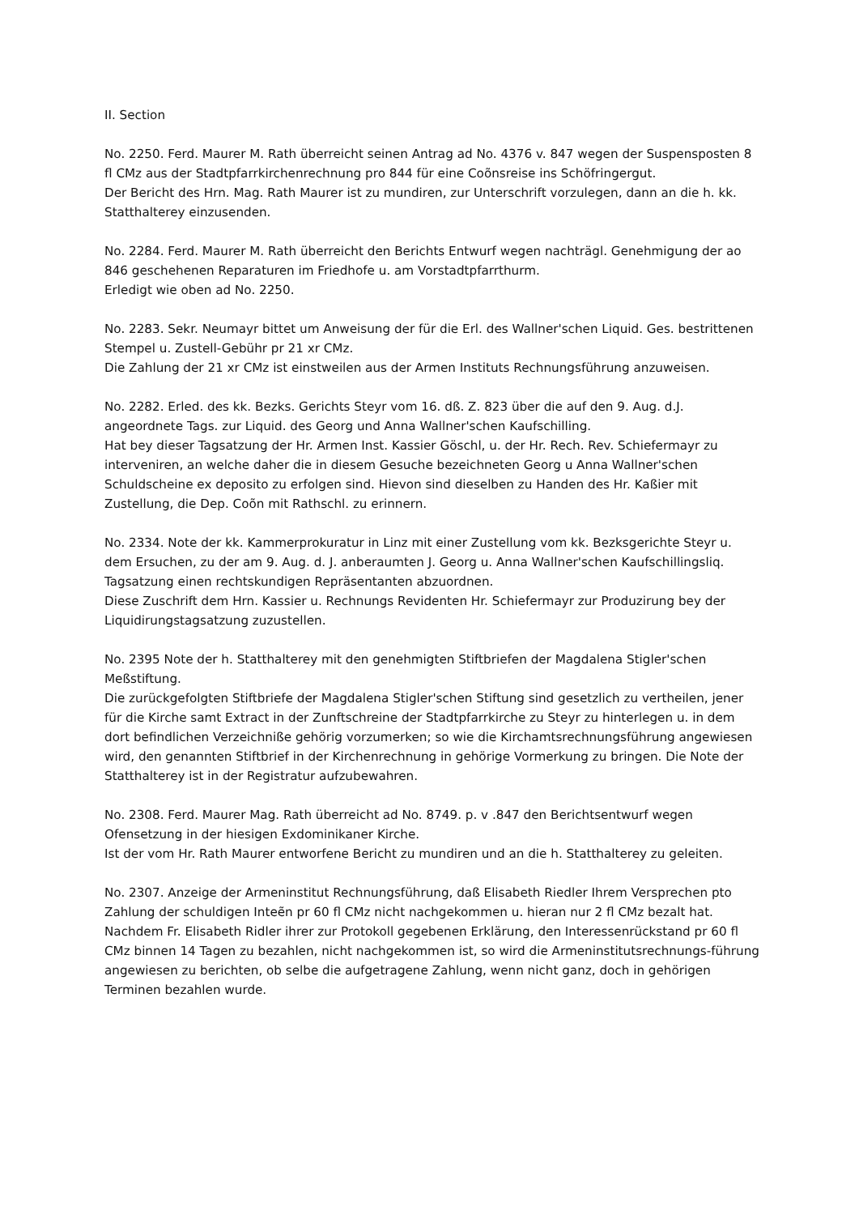II. Section
No. 2250. Ferd. Maurer M. Rath überreicht seinen Antrag ad No. 4376 v. 847 wegen der Suspensposten 8 fl CMz aus der Stadtpfarrkirchenrechnung pro 844 für eine Coõnsreise ins Schöfringergut.
Der Bericht des Hrn. Mag. Rath Maurer ist zu mundiren, zur Unterschrift vorzulegen, dann an die h. kk. Statthalterey einzusenden.
No. 2284. Ferd. Maurer M. Rath überreicht den Berichts Entwurf wegen nachträgl. Genehmigung der ao 846 geschehenen Reparaturen im Friedhofe u. am Vorstadtpfarrthurm.
Erledigt wie oben ad No. 2250.
No. 2283. Sekr. Neumayr bittet um Anweisung der für die Erl. des Wallner'schen Liquid. Ges. bestrittenen Stempel u. Zustell-Gebühr pr 21 xr CMz.
Die Zahlung der 21 xr CMz ist einstweilen aus der Armen Instituts Rechnungsführung anzuweisen.
No. 2282. Erled. des kk. Bezks. Gerichts Steyr vom 16. dß. Z. 823 über die auf den 9. Aug. d.J. angeordnete Tags. zur Liquid. des Georg und Anna Wallner'schen Kaufschilling.
Hat bey dieser Tagsatzung der Hr. Armen Inst. Kassier Göschl, u. der Hr. Rech. Rev. Schiefermayr zu interveniren, an welche daher die in diesem Gesuche bezeichneten Georg u Anna Wallner'schen Schuldscheine ex deposito zu erfolgen sind. Hievon sind dieselben zu Handen des Hr. Kaßier mit Zustellung, die Dep. Coõn mit Rathschl. zu erinnern.
No. 2334. Note der kk. Kammerprokuratur in Linz mit einer Zustellung vom kk. Bezksgerichte Steyr u. dem Ersuchen, zu der am 9. Aug. d. J. anberaumten J. Georg u. Anna Wallner'schen Kaufschillingsliq. Tagsatzung einen rechtskundigen Repräsentanten abzuordnen.
Diese Zuschrift dem Hrn. Kassier u. Rechnungs Revidenten Hr. Schiefermayr zur Produzirung bey der Liquidirungstagsatzung zuzustellen.
No. 2395 Note der h. Statthalterey mit den genehmigten Stiftbriefen der Magdalena Stigler'schen Meßstiftung.
Die zurückgefolgten Stiftbriefe der Magdalena Stigler'schen Stiftung sind gesetzlich zu vertheilen, jener für die Kirche samt Extract in der Zunftschreine der Stadtpfarrkirche zu Steyr zu hinterlegen u. in dem dort befindlichen Verzeichniße gehörig vorzumerken; so wie die Kirchamtsrechnungsführung angewiesen wird, den genannten Stiftbrief in der Kirchenrechnung in gehörige Vormerkung zu bringen. Die Note der Statthalterey ist in der Registratur aufzubewahren.
No. 2308. Ferd. Maurer Mag. Rath überreicht ad No. 8749. p. v .847 den Berichtsentwurf wegen Ofensetzung in der hiesigen Exdominikaner Kirche.
Ist der vom Hr. Rath Maurer entworfene Bericht zu mundiren und an die h. Statthalterey zu geleiten.
No. 2307. Anzeige der Armeninstitut Rechnungsführung, daß Elisabeth Riedler Ihrem Versprechen pto Zahlung der schuldigen Inteẽn pr 60 fl CMz nicht nachgekommen u. hieran nur 2 fl CMz bezalt hat.
Nachdem Fr. Elisabeth Ridler ihrer zur Protokoll gegebenen Erklärung, den Interessenrückstand pr 60 fl CMz binnen 14 Tagen zu bezahlen, nicht nachgekommen ist, so wird die Armeninstitutsrechnungs-führung angewiesen zu berichten, ob selbe die aufgetragene Zahlung, wenn nicht ganz, doch in gehörigen Terminen bezahlen wurde.